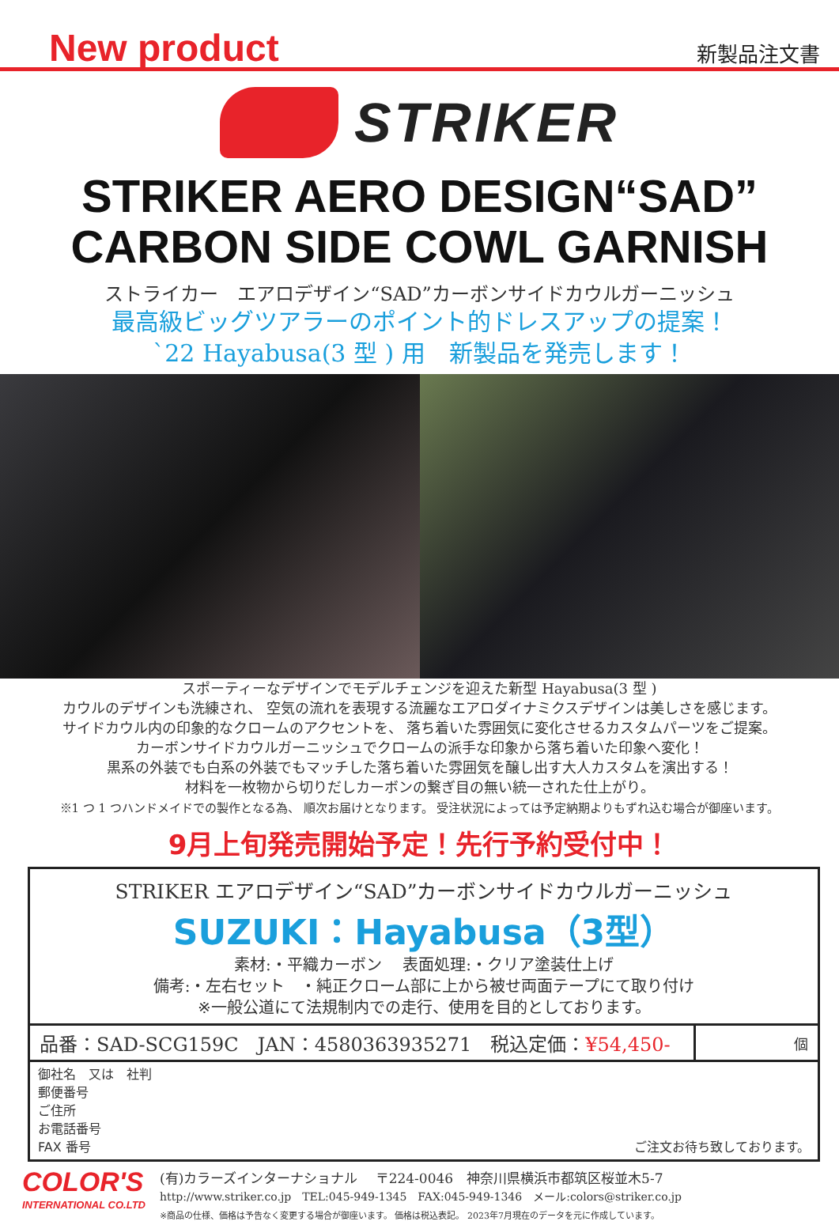New product 新製品注文書
STRIKER
STRIKER AERO DESIGN“SAD”
CARBON SIDE COWL GARNISH
ストライカー　エアロデザイン“SAD”カーボンサイドカウルガーニッシュ
最高級ビッグツアラーのポイント的ドレスアップの提案！
`22 Hayabusa(3 型 ) 用　新製品を発売します！
スポーティーなデザインでモデルチェンジを迎えた新型 Hayabusa(3 型 )
カウルのデザインも洗練され、 空気の流れを表現する流麗なエアロダイナミクスデザインは美しさを感じます。
サイドカウル内の印象的なクロームのアクセントを、 落ち着いた雰囲気に変化させるカスタムパーツをご提案。
カーボンサイドカウルガーニッシュでクロームの派手な印象から落ち着いた印象へ変化！
黒系の外装でも白系の外装でもマッチした落ち着いた雰囲気を醸し出す大人カスタムを演出する！
材料を一枚物から切りだしカーボンの繋ぎ目の無い統一された仕上がり。
※1 つ 1 つハンドメイドでの製作となる為、 順次お届けとなります。 受注状況によっては予定納期よりもずれ込む場合が御座います。
9月上旬発売開始予定！先行予約受付中！
STRIKER エアロデザイン“SAD”カーボンサイドカウルガーニッシュ
SUZUKI：Hayabusa（3型）
素材:・平織カーボン　 表面処理:・クリア塗装仕上げ
備考:・左右セット　・純正クローム部に上から被せ両面テープにて取り付け
※一般公道にて法規制内での走行、使用を目的としております。
| 品番：SAD-SCG159C JAN：4580363935271 税込定価： ¥54,450- | 個 |
御社名　又は　社判
郵便番号
ご住所
お電話番号
FAX 番号 ご注文お待ち致しております。
COLOR'S
INTERNATIONAL CO.LTD
(有)カラーズインターナショナル　 〒224-0046　神奈川県横浜市都筑区桜並木5-7
http://www.striker.co.jp　TEL:045-949-1345　FAX:045-949-1346　メール:colors@striker.co.jp
※商品の仕様、価格は予告なく変更する場合が御座います。 価格は税込表記。 2023年7月現在のデータを元に作成しています。